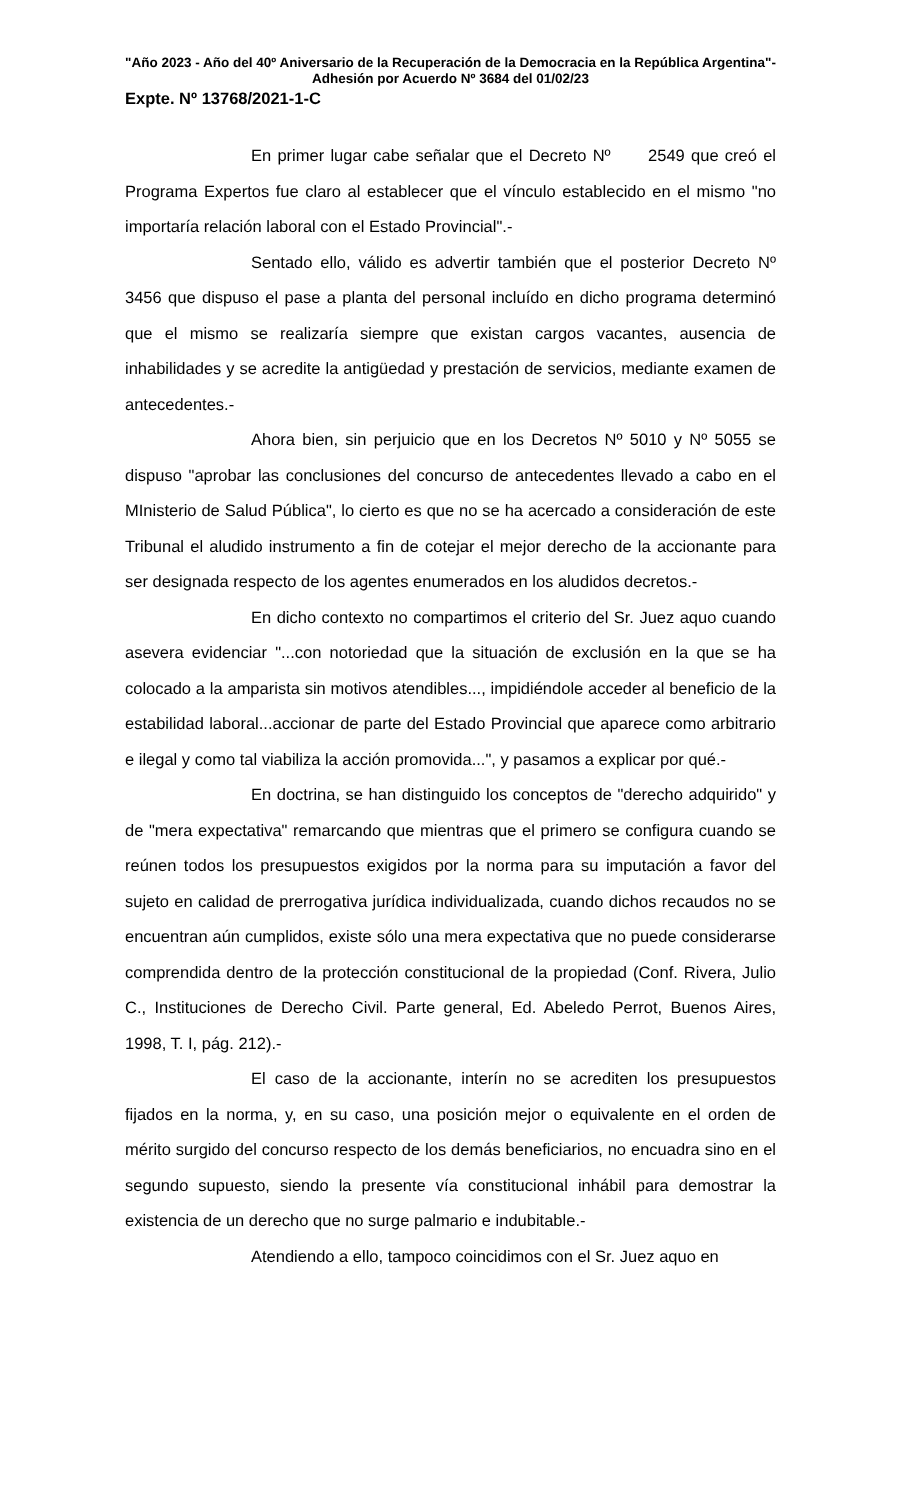"Año 2023 - Año del 40º Aniversario de la Recuperación de la Democracia en la República Argentina"- Adhesión por Acuerdo Nº 3684 del 01/02/23
Expte. Nº 13768/2021-1-C
En primer lugar cabe señalar que el Decreto Nº 2549 que creó el Programa Expertos fue claro al establecer que el vínculo establecido en el mismo "no importaría relación laboral con el Estado Provincial".-
Sentado ello, válido es advertir también que el posterior Decreto Nº 3456 que dispuso el pase a planta del personal incluído en dicho programa determinó que el mismo se realizaría siempre que existan cargos vacantes, ausencia de inhabilidades y se acredite la antigüedad y prestación de servicios, mediante examen de antecedentes.-
Ahora bien, sin perjuicio que en los Decretos Nº 5010 y Nº 5055 se dispuso "aprobar las conclusiones del concurso de antecedentes llevado a cabo en el MInisterio de Salud Pública", lo cierto es que no se ha acercado a consideración de este Tribunal el aludido instrumento a fin de cotejar el mejor derecho de la accionante para ser designada respecto de los agentes enumerados en los aludidos decretos.-
En dicho contexto no compartimos el criterio del Sr. Juez aquo cuando asevera evidenciar "...con notoriedad que la situación de exclusión en la que se ha colocado a la amparista sin motivos atendibles..., impidiéndole acceder al beneficio de la estabilidad laboral...accionar de parte del Estado Provincial que aparece como arbitrario e ilegal y como tal viabiliza la acción promovida...", y pasamos a explicar por qué.-
En doctrina, se han distinguido los conceptos de "derecho adquirido" y de "mera expectativa" remarcando que mientras que el primero se configura cuando se reúnen todos los presupuestos exigidos por la norma para su imputación a favor del sujeto en calidad de prerrogativa jurídica individualizada, cuando dichos recaudos no se encuentran aún cumplidos, existe sólo una mera expectativa que no puede considerarse comprendida dentro de la protección constitucional de la propiedad (Conf. Rivera, Julio C., Instituciones de Derecho Civil. Parte general, Ed. Abeledo Perrot, Buenos Aires, 1998, T. I, pág. 212).-
El caso de la accionante, interín no se acrediten los presupuestos fijados en la norma, y, en su caso, una posición mejor o equivalente en el orden de mérito surgido del concurso respecto de los demás beneficiarios, no encuadra sino en el segundo supuesto, siendo la presente vía constitucional inhábil para demostrar la existencia de un derecho que no surge palmario e indubitable.-
Atendiendo a ello, tampoco coincidimos con el Sr. Juez aquo en